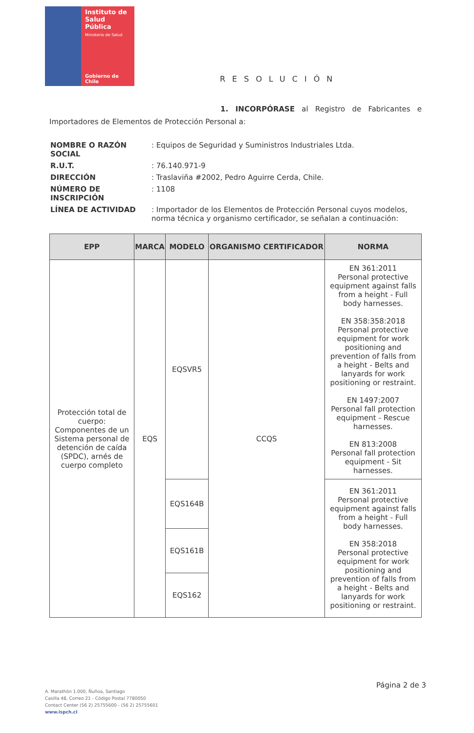Instituto de
Salud Pública
Ministerio de Salud
Gobierno de Chile
RESOLUCIÓN
1. INCORPÓRASE al Registro de Fabricantes e Importadores de Elementos de Protección Personal a:
| NOMBRE O RAZÓN SOCIAL | : Equipos de Seguridad y Suministros Industriales Ltda. |
| R.U.T. | : 76.140.971-9 |
| DIRECCIÓN | : Traslaviña #2002, Pedro Aguirre Cerda, Chile. |
| NÚMERO DE INSCRIPCIÓN | : 1108 |
| LÍNEA DE ACTIVIDAD | : Importador de los Elementos de Protección Personal cuyos modelos, norma técnica y organismo certificador, se señalan a continuación: |
| EPP | MARCA | MODELO | ORGANISMO CERTIFICADOR | NORMA |
| --- | --- | --- | --- | --- |
| Protección total de cuerpo: Componentes de un Sistema personal de detención de caída (SPDC), arnés de cuerpo completo | EQS | EQSVR5 | CCQS | EN 361:2011 Personal protective equipment against falls from a height - Full body harnesses. EN 358:358:2018 Personal protective equipment for work positioning and prevention of falls from a height - Belts and lanyards for work positioning or restraint. EN 1497:2007 Personal fall protection equipment - Rescue harnesses. EN 813:2008 Personal fall protection equipment - Sit harnesses. |
| | | EQS164B | | EN 361:2011 Personal protective equipment against falls from a height - Full body harnesses. EN 358:2018 Personal protective equipment for work positioning and prevention of falls from a height - Belts and lanyards for work positioning or restraint. |
| | | EQS161B | | |
| | | EQS162 | | |
Página 2 de 3
A. Marathón 1.000, Ñuñoa, Santiago
Casilla 48, Correo 21 - Código Postal 7780050
Contact Center (56 2) 25755600 - (56 2) 25755601
www.ispch.cl